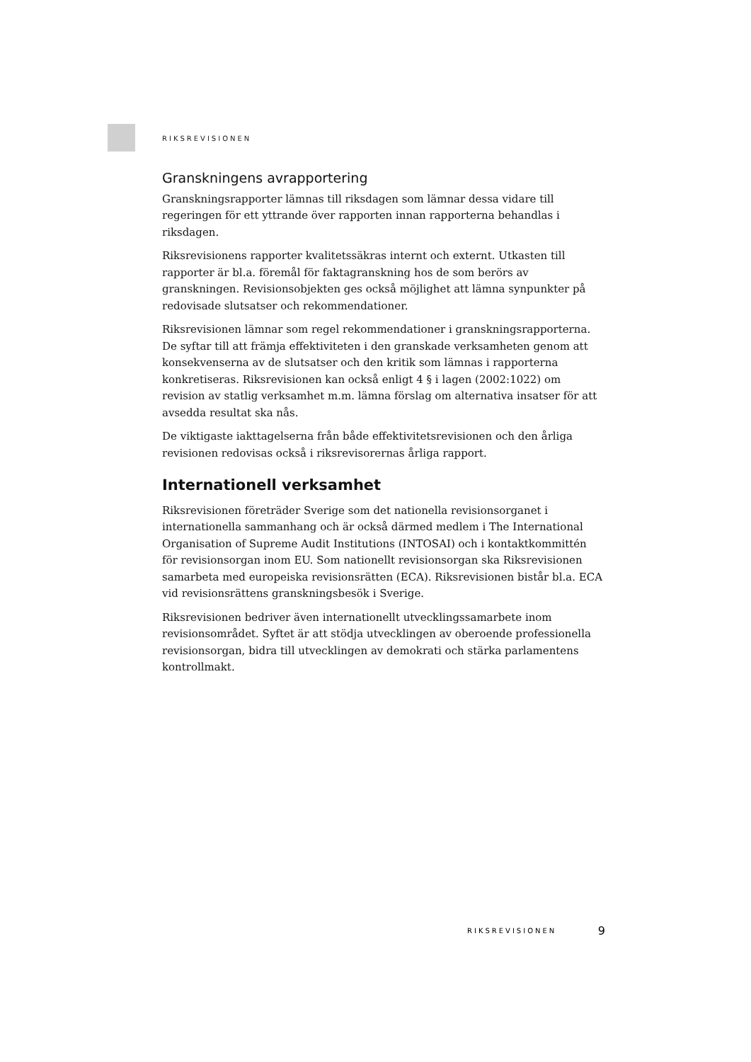RIKSREVISIONEN
Granskningens avrapportering
Granskningsrapporter lämnas till riksdagen som lämnar dessa vidare till regeringen för ett yttrande över rapporten innan rapporterna behandlas i riksdagen.
Riksrevisionens rapporter kvalitetssäkras internt och externt. Utkasten till rapporter är bl.a. föremål för faktagranskning hos de som berörs av granskningen. Revisionsobjekten ges också möjlighet att lämna synpunkter på redovisade slutsatser och rekommendationer.
Riksrevisionen lämnar som regel rekommendationer i granskningsrapporterna. De syftar till att främja effektiviteten i den granskade verksamheten genom att konsekvenserna av de slutsatser och den kritik som lämnas i rapporterna konkretiseras. Riksrevisionen kan också enligt 4 § i lagen (2002:1022) om revision av statlig verksamhet m.m. lämna förslag om alternativa insatser för att avsedda resultat ska nås.
De viktigaste iakttagelserna från både effektivitetsrevisionen och den årliga revisionen redovisas också i riksrevisorernas årliga rapport.
Internationell verksamhet
Riksrevisionen företräder Sverige som det nationella revisionsorganet i internationella sammanhang och är också därmed medlem i The International Organisation of Supreme Audit Institutions (INTOSAI) och i kontaktkommittén för revisionsorgan inom EU. Som nationellt revisionsorgan ska Riksrevisionen samarbeta med europeiska revisionsrätten (ECA). Riksrevisionen bistår bl.a. ECA vid revisionsrättens granskningsbesök i Sverige.
Riksrevisionen bedriver även internationellt utvecklingssamarbete inom revisionsområdet. Syftet är att stödja utvecklingen av oberoende professionella revisionsorgan, bidra till utvecklingen av demokrati och stärka parlamentens kontrollmakt.
RIKSREVISIONEN 9